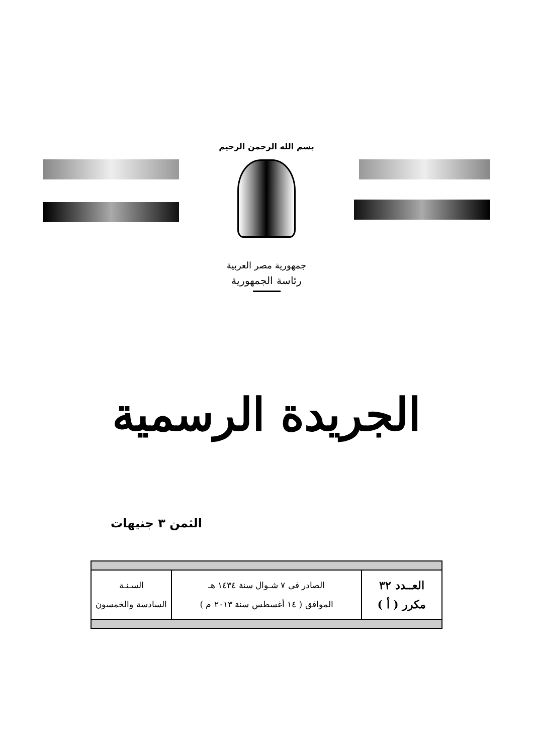بسم الله الرحمن الرحيم
جمهورية مصر العربية
رئاسة الجمهورية
الجريدة الرسمية
الثمن ٣ جنيهات
| العــدد ٣٢ مكرر ( أ ) | الصادر فى ٧ شـوال سنة ١٤٣٤ هـ الموافق ( ١٤ أغسطس سنة ٢٠١٣ م ) | السـنـة السادسة والخمسون |